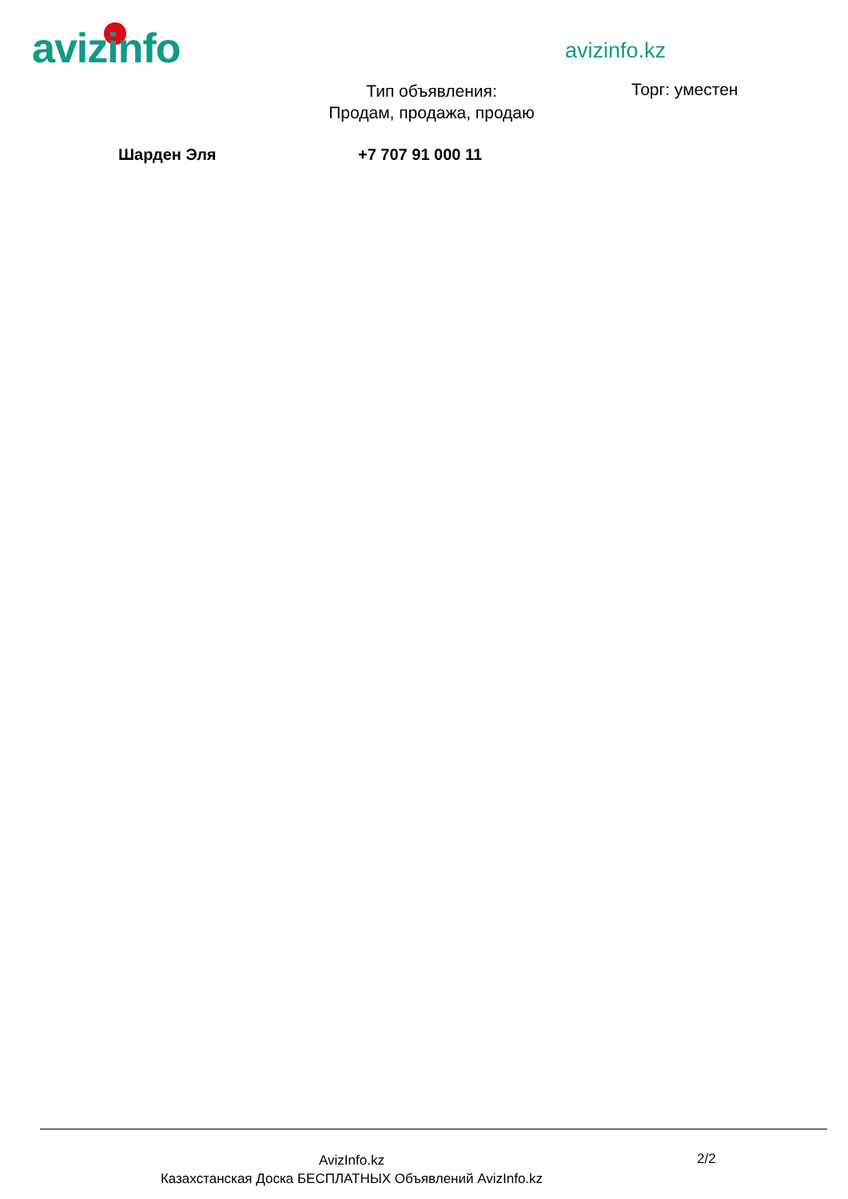avizinfo avizinfo.kz
Тип объявления:
Продам, продажа, продаю
Торг: уместен
Шарден Эля +7 707 91 000 11
AvizInfo.kz
Казахстанская Доска БЕСПЛАТНЫХ Объявлений AvizInfo.kz
2/2